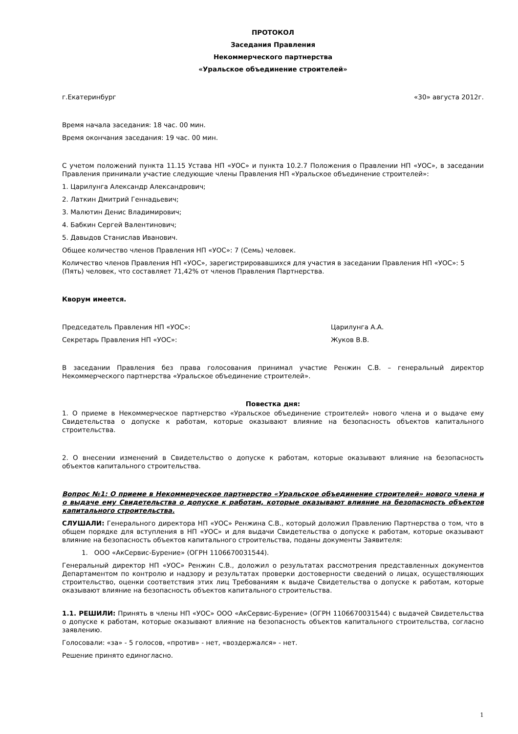ПРОТОКОЛ
Заседания Правления
Некоммерческого партнерства
«Уральское объединение строителей»
г.Екатеринбург «30» августа 2012г.
Время начала заседания: 18 час. 00 мин.
Время окончания заседания: 19 час. 00 мин.
С учетом положений пункта 11.15 Устава НП «УОС» и пункта 10.2.7 Положения о Правлении НП «УОС», в заседании Правления принимали участие следующие члены Правления НП «Уральское объединение строителей»:
1. Царилунга Александр Александрович;
2. Латкин Дмитрий Геннадьевич;
3. Малютин Денис Владимирович;
4. Бабкин Сергей Валентинович;
5. Давыдов Станислав Иванович.
Общее количество членов Правления НП «УОС»: 7 (Семь) человек.
Количество членов Правления НП «УОС», зарегистрировавшихся для участия в заседании Правления НП «УОС»: 5 (Пять) человек, что составляет 71,42% от членов Правления Партнерства.
Кворум имеется.
Председатель Правления НП «УОС»: Царилунга А.А.
Секретарь Правления НП «УОС»: Жуков В.В.
В заседании Правления без права голосования принимал участие Ренжин С.В. – генеральный директор Некоммерческого партнерства «Уральское объединение строителей».
Повестка дня:
1. О приеме в Некоммерческое партнерство «Уральское объединение строителей» нового члена и о выдаче ему Свидетельства о допуске к работам, которые оказывают влияние на безопасность объектов капитального строительства.
2. О внесении изменений в Свидетельство о допуске к работам, которые оказывают влияние на безопасность объектов капитального строительства.
Вопрос №1: О приеме в Некоммерческое партнерство «Уральское объединение строителей» нового члена и о выдаче ему Свидетельства о допуске к работам, которые оказывают влияние на безопасность объектов капитального строительства.
СЛУШАЛИ: Генерального директора НП «УОС» Ренжина С.В., который доложил Правлению Партнерства о том, что в общем порядке для вступления в НП «УОС» и для выдачи Свидетельства о допуске к работам, которые оказывают влияние на безопасность объектов капитального строительства, поданы документы Заявителя:
1. ООО «АкСервис-Бурение» (ОГРН 1106670031544).
Генеральный директор НП «УОС» Ренжин С.В., доложил о результатах рассмотрения представленных документов Департаментом по контролю и надзору и результатах проверки достоверности сведений о лицах, осуществляющих строительство, оценки соответствия этих лиц Требованиям к выдаче Свидетельства о допуске к работам, которые оказывают влияние на безопасность объектов капитального строительства.
1.1. РЕШИЛИ: Принять в члены НП «УОС» ООО «АкСервис-Бурение» (ОГРН 1106670031544) с выдачей Свидетельства о допуске к работам, которые оказывают влияние на безопасность объектов капитального строительства, согласно заявлению.
Голосовали: «за» - 5 голосов, «против» - нет, «воздержался» - нет.
Решение принято единогласно.
1